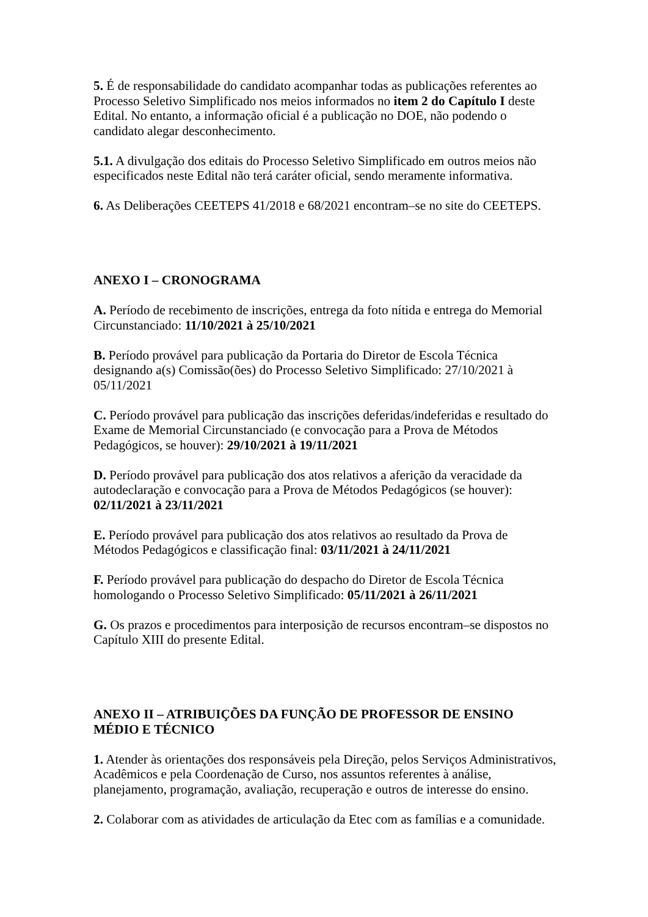5. É de responsabilidade do candidato acompanhar todas as publicações referentes ao Processo Seletivo Simplificado nos meios informados no item 2 do Capítulo I deste Edital. No entanto, a informação oficial é a publicação no DOE, não podendo o candidato alegar desconhecimento.
5.1. A divulgação dos editais do Processo Seletivo Simplificado em outros meios não especificados neste Edital não terá caráter oficial, sendo meramente informativa.
6. As Deliberações CEETEPS 41/2018 e 68/2021 encontram–se no site do CEETEPS.
ANEXO I – CRONOGRAMA
A. Período de recebimento de inscrições, entrega da foto nítida e entrega do Memorial Circunstanciado: 11/10/2021 à 25/10/2021
B. Período provável para publicação da Portaria do Diretor de Escola Técnica designando a(s) Comissão(ões) do Processo Seletivo Simplificado: 27/10/2021 à 05/11/2021
C. Período provável para publicação das inscrições deferidas/indeferidas e resultado do Exame de Memorial Circunstanciado (e convocação para a Prova de Métodos Pedagógicos, se houver): 29/10/2021 à 19/11/2021
D. Período provável para publicação dos atos relativos a aferição da veracidade da autodeclaração e convocação para a Prova de Métodos Pedagógicos (se houver): 02/11/2021 à 23/11/2021
E. Período provável para publicação dos atos relativos ao resultado da Prova de Métodos Pedagógicos e classificação final: 03/11/2021 à 24/11/2021
F. Período provável para publicação do despacho do Diretor de Escola Técnica homologando o Processo Seletivo Simplificado: 05/11/2021 à 26/11/2021
G. Os prazos e procedimentos para interposição de recursos encontram–se dispostos no Capítulo XIII do presente Edital.
ANEXO II – ATRIBUIÇÕES DA FUNÇÃO DE PROFESSOR DE ENSINO MÉDIO E TÉCNICO
1. Atender às orientações dos responsáveis pela Direção, pelos Serviços Administrativos, Acadêmicos e pela Coordenação de Curso, nos assuntos referentes à análise, planejamento, programação, avaliação, recuperação e outros de interesse do ensino.
2. Colaborar com as atividades de articulação da Etec com as famílias e a comunidade.